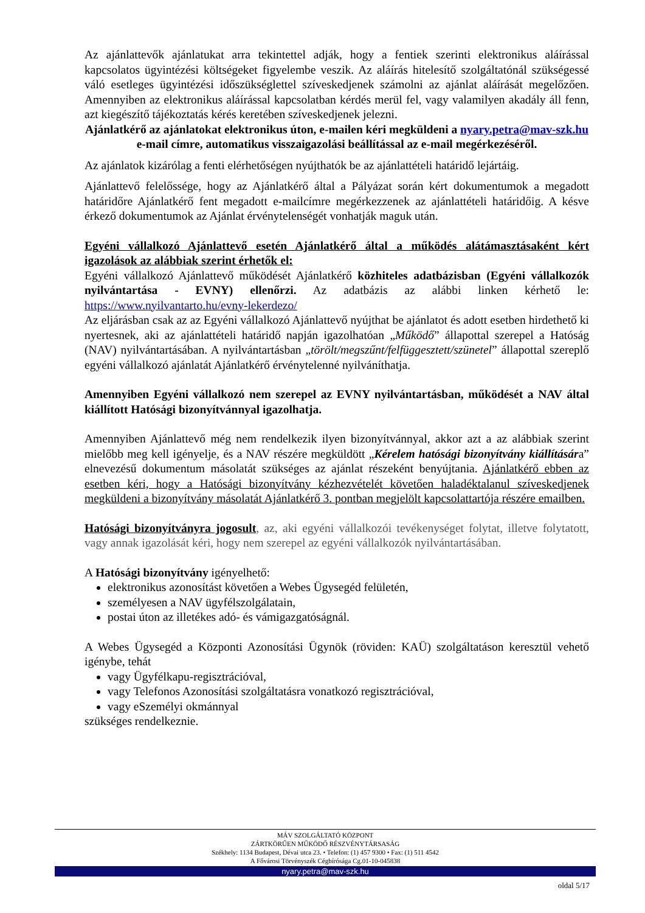Az ajánlattevők ajánlatukat arra tekintettel adják, hogy a fentiek szerinti elektronikus aláírással kapcsolatos ügyintézési költségeket figyelembe veszik. Az aláírás hitelesítő szolgáltatónál szükségessé váló esetleges ügyintézési időszükséglettel szíveskedjenek számolni az ajánlat aláírását megelőzően. Amennyiben az elektronikus aláírással kapcsolatban kérdés merül fel, vagy valamilyen akadály áll fenn, azt kiegészítő tájékoztatás kérés keretében szíveskedjenek jelezni.
Ajánlatkérő az ajánlatokat elektronikus úton, e-mailen kéri megküldeni a nyary.petra@mav-szk.hu e-mail címre, automatikus visszaigazolási beállítással az e-mail megérkezéséről.
Az ajánlatok kizárólag a fenti elérhetőségen nyújthatók be az ajánlattételi határidő lejártáig.
Ajánlattevő felelőssége, hogy az Ajánlatkérő által a Pályázat során kért dokumentumok a megadott határidőre Ajánlatkérő fent megadott e-mailcímre megérkezzenek az ajánlattételi határidőig. A késve érkező dokumentumok az Ajánlat érvénytelenségét vonhatják maguk után.
Egyéni vállalkozó Ajánlattevő esetén Ajánlatkérő által a működés alátámasztásaként kért igazolások az alábbiak szerint érhetők el:
Egyéni vállalkozó Ajánlattevő működését Ajánlatkérő közhiteles adatbázisban (Egyéni vállalkozók nyilvántartása - EVNY) ellenőrzi. Az adatbázis az alábbi linken kérhető le: https://www.nyilvantarto.hu/evny-lekerdezo/
Az eljárásban csak az az Egyéni vállalkozó Ajánlattevő nyújthat be ajánlatot és adott esetben hirdethető ki nyertesnek, aki az ajánlattételi határidő napján igazolhatóan „Működő” állapottal szerepel a Hatóság (NAV) nyilvántartásában. A nyilvántartásban „törölt/megszűnt/felfüggesztett/szünetel” állapottal szereplő egyéni vállalkozó ajánlatát Ajánlatkérő érvénytelenné nyilváníthatja.
Amennyiben Egyéni vállalkozó nem szerepel az EVNY nyilvántartásban, működését a NAV által kiállított Hatósági bizonyítvánnyal igazolhatja.
Amennyiben Ajánlattevő még nem rendelkezik ilyen bizonyítvánnyal, akkor azt a az alábbiak szerint mielőbb meg kell igényelje, és a NAV részére megküldött „Kérelem hatósági bizonyítvány kiállítására” elnevezésű dokumentum másolatát szükséges az ajánlat részeként benyújtania. Ajánlatkérő ebben az esetben kéri, hogy a Hatósági bizonyítvány kézhezvételét követően haladéktalanul szíveskedjenek megküldeni a bizonyítvány másolatát Ajánlatkérő 3. pontban megjelölt kapcsolattartója részére emailben.
Hatósági bizonyítványra jogosult, az, aki egyéni vállalkozói tevékenységet folytat, illetve folytatott, vagy annak igazolását kéri, hogy nem szerepel az egyéni vállalkozók nyilvántartásában.
A Hatósági bizonyítvány igényelhető:
elektronikus azonosítást követően a Webes Ügysegéd felületén,
személyesen a NAV ügyfélszolgálatain,
postai úton az illetékes adó- és vámigazgatóságnál.
A Webes Ügysegéd a Központi Azonosítási Ügynök (röviden: KAÜ) szolgáltatáson keresztül vehető igénybe, tehát
vagy Ügyfélkapu-regisztrációval,
vagy Telefonos Azonosítási szolgáltatásra vonatkozó regisztrációval,
vagy eSzemélyi okmánnyal
szükséges rendelkeznie.
MÁV SZOLGÁLTATÓ KÖZPONT
ZÁRTKÖRŰEN MŰKÖDŐ RÉSZVÉNYTÁRSASÁG
Székhely: 1134 Budapest, Dévai utca 23. • Telefon: (1) 457 9300 • Fax: (1) 511 4542
A Fővárosi Törvényszék Cégbírósága Cg.01-10-045838
nyary.petra@mav-szk.hu
oldal 5/17